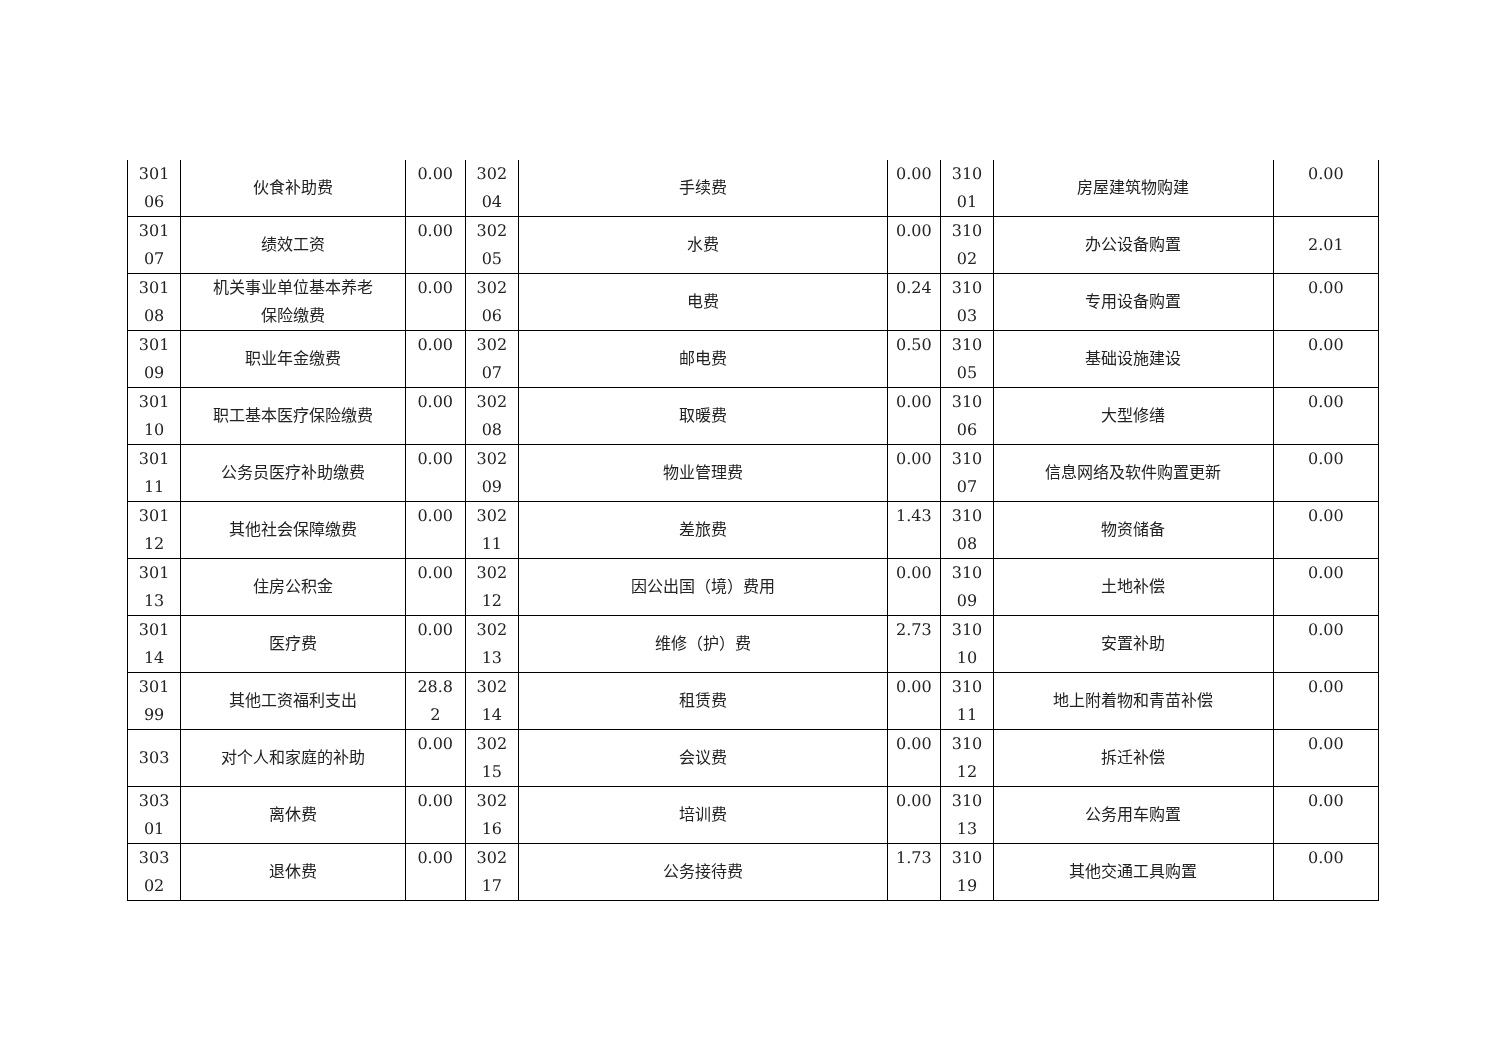| 301 06 | 伙食补助费 | 0.00 | 302 04 | 手续费 | 0.00 | 310 01 | 房屋建筑物购建 | 0.00 |
| 301 07 | 绩效工资 | 0.00 | 302 05 | 水费 | 0.00 | 310 02 | 办公设备购置 | 2.01 |
| 301 08 | 机关事业单位基本养老 保险缴费 | 0.00 | 302 06 | 电费 | 0.24 | 310 03 | 专用设备购置 | 0.00 |
| 301 09 | 职业年金缴费 | 0.00 | 302 07 | 邮电费 | 0.50 | 310 05 | 基础设施建设 | 0.00 |
| 301 10 | 职工基本医疗保险缴费 | 0.00 | 302 08 | 取暖费 | 0.00 | 310 06 | 大型修缮 | 0.00 |
| 301 11 | 公务员医疗补助缴费 | 0.00 | 302 09 | 物业管理费 | 0.00 | 310 07 | 信息网络及软件购置更新 | 0.00 |
| 301 12 | 其他社会保障缴费 | 0.00 | 302 11 | 差旅费 | 1.43 | 310 08 | 物资储备 | 0.00 |
| 301 13 | 住房公积金 | 0.00 | 302 12 | 因公出国（境）费用 | 0.00 | 310 09 | 土地补偿 | 0.00 |
| 301 14 | 医疗费 | 0.00 | 302 13 | 维修（护）费 | 2.73 | 310 10 | 安置补助 | 0.00 |
| 301 99 | 其他工资福利支出 | 28.8 2 | 302 14 | 租赁费 | 0.00 | 310 11 | 地上附着物和青苗补偿 | 0.00 |
| 303 | 对个人和家庭的补助 | 0.00 | 302 15 | 会议费 | 0.00 | 310 12 | 拆迁补偿 | 0.00 |
| 303 01 | 离休费 | 0.00 | 302 16 | 培训费 | 0.00 | 310 13 | 公务用车购置 | 0.00 |
| 303 02 | 退休费 | 0.00 | 302 17 | 公务接待费 | 1.73 | 310 19 | 其他交通工具购置 | 0.00 |